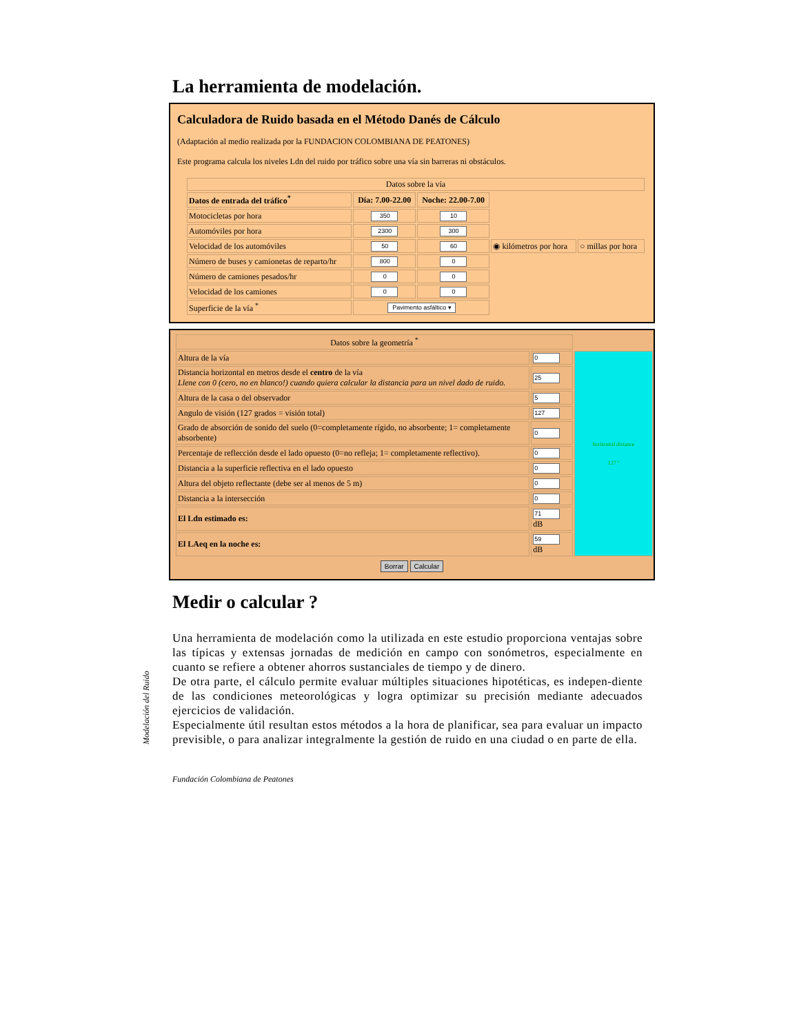La herramienta de modelación.
Calculadora de Ruido basada en el Método Danés de Cálculo
(Adaptación al medio realizada por la FUNDACION COLOMBIANA DE PEATONES)
Este programa calcula los niveles Ldn del ruido por tráfico sobre una vía sin barreras ni obstáculos.
| Datos sobre la vía | | | | |
| Datos de entrada del tráfico<sup>*</sup> | Día: 7.00-22.00 | Noche: 22.00-7.00 | | |
| Motocicletas por hora | 350 | 10 | | |
| Automóviles por hora | 2300 | 300 | | |
| Velocidad de los automóviles | 50 | 60 | ◉ kilómetros por hora | ○ millas por hora |
| Número de buses y camionetas de reparto/hr | 800 | 0 | | |
| Número de camiones pesados/hr | 0 | 0 | | |
| Velocidad de los camiones | 0 | 0 | | |
| Superficie de la vía <sup>*</sup> | Pavimento asfáltico ▾ | | | |
| Datos sobre la geometría <sup>*</sup> | | |
| Altura de la vía | 0 | horizontal distance 127 º |
| Distancia horizontal en metros desde el centro de la vía Llene con 0 (cero, no en blanco!) cuando quiera calcular la distancia para un nivel dado de ruido. | 25 | |
| Altura de la casa o del observador | 5 | |
| Angulo de visión (127 grados = visión total) | 127 | |
| Grado de absorción de sonido del suelo (0=completamente rígido, no absorbente; 1= completamente absorbente) | 0 | |
| Percentaje de reflección desde el lado opuesto (0=no refleja; 1= completamente reflectivo). | 0 | |
| Distancia a la superficie reflectiva en el lado opuesto | 0 | |
| Altura del objeto reflectante (debe ser al menos de 5 m) | 0 | |
| Distancia a la intersección | 0 | |
| El Ldn estimado es: | 71 dB | |
| El LAeq en la noche es: | 59 dB | |
Borrar Calcular
Medir o calcular ?
Una herramienta de modelación como la utilizada en este estudio proporciona ventajas sobre las típicas y extensas jornadas de medición en campo con sonómetros, especialmente en cuanto se refiere a obtener ahorros sustanciales de tiempo y de dinero.
De otra parte, el cálculo permite evaluar múltiples situaciones hipotéticas, es indepen-diente de las condiciones meteorológicas y logra optimizar su precisión mediante adecuados ejercicios de validación.
Especialmente útil resultan estos métodos a la hora de planificar, sea para evaluar un impacto previsible, o para analizar integralmente la gestión de ruido en una ciudad o en parte de ella.
Fundación Colombiana de Peatones
Modelación del Ruido